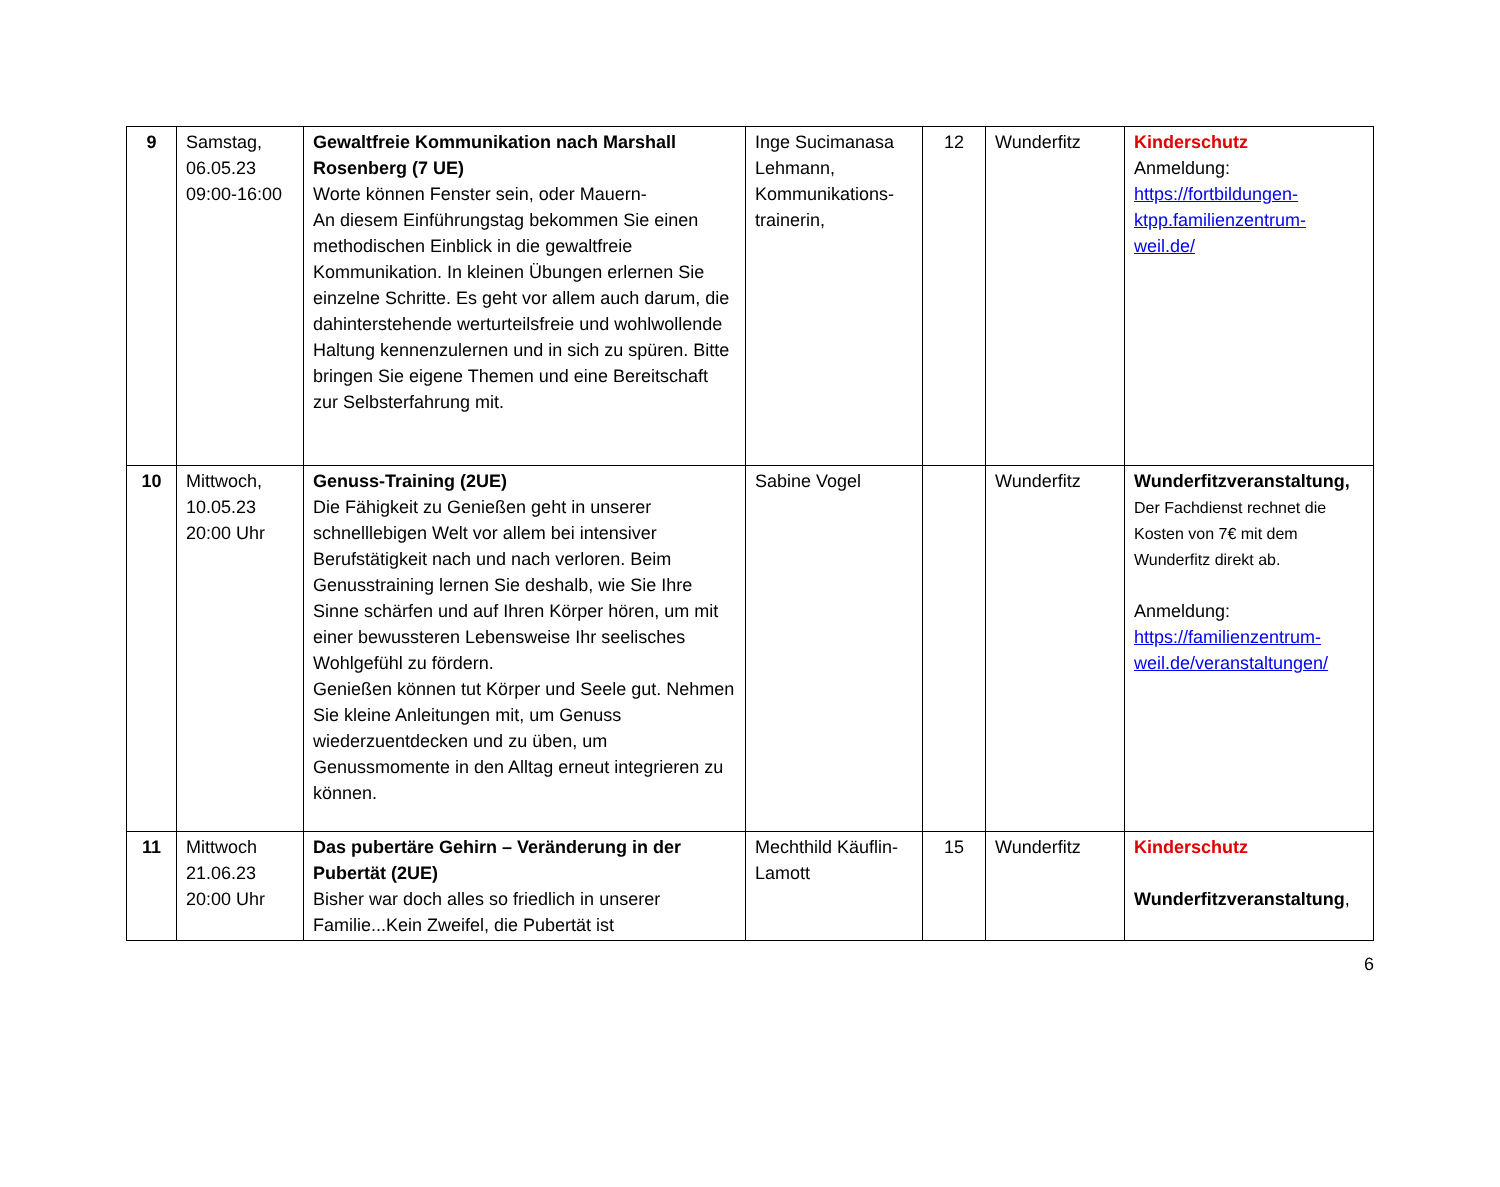| 9 | Samstag, 06.05.23 09:00-16:00 | Gewaltfreie Kommunikation nach Marshall Rosenberg (7 UE) Worte können Fenster sein, oder Mauern- An diesem Einführungstag bekommen Sie einen methodischen Einblick in die gewaltfreie Kommunikation. In kleinen Übungen erlernen Sie einzelne Schritte. Es geht vor allem auch darum, die dahinterstehende werturteilsfreie und wohlwollende Haltung kennenzulernen und in sich zu spüren. Bitte bringen Sie eigene Themen und eine Bereitschaft zur Selbsterfahrung mit. | Inge Sucimanasa Lehmann, Kommunikations-trainerin, | 12 | Wunderfitz | Kinderschutz Anmeldung: https://fortbildungen-ktpp.familienzentrum-weil.de/ |
| 10 | Mittwoch, 10.05.23 20:00 Uhr | Genuss-Training (2UE) Die Fähigkeit zu Genießen geht in unserer schnelllebigen Welt vor allem bei intensiver Berufstätigkeit nach und nach verloren. Beim Genusstraining lernen Sie deshalb, wie Sie Ihre Sinne schärfen und auf Ihren Körper hören, um mit einer bewussteren Lebensweise Ihr seelisches Wohlgefühl zu fördern. Genießen können tut Körper und Seele gut. Nehmen Sie kleine Anleitungen mit, um Genuss wiederzuentdecken und zu üben, um Genussmomente in den Alltag erneut integrieren zu können. | Sabine Vogel | | Wunderfitz | Wunderfitzveranstaltung, Der Fachdienst rechnet die Kosten von 7€ mit dem Wunderfitz direkt ab. Anmeldung: https://familienzentrum-weil.de/veranstaltungen/ |
| 11 | Mittwoch 21.06.23 20:00 Uhr | Das pubertäre Gehirn – Veränderung in der Pubertät (2UE) Bisher war doch alles so friedlich in unserer Familie...Kein Zweifel, die Pubertät ist | Mechthild Käuflin-Lamott | 15 | Wunderfitz | Kinderschutz Wunderfitzveranstaltung , |
6